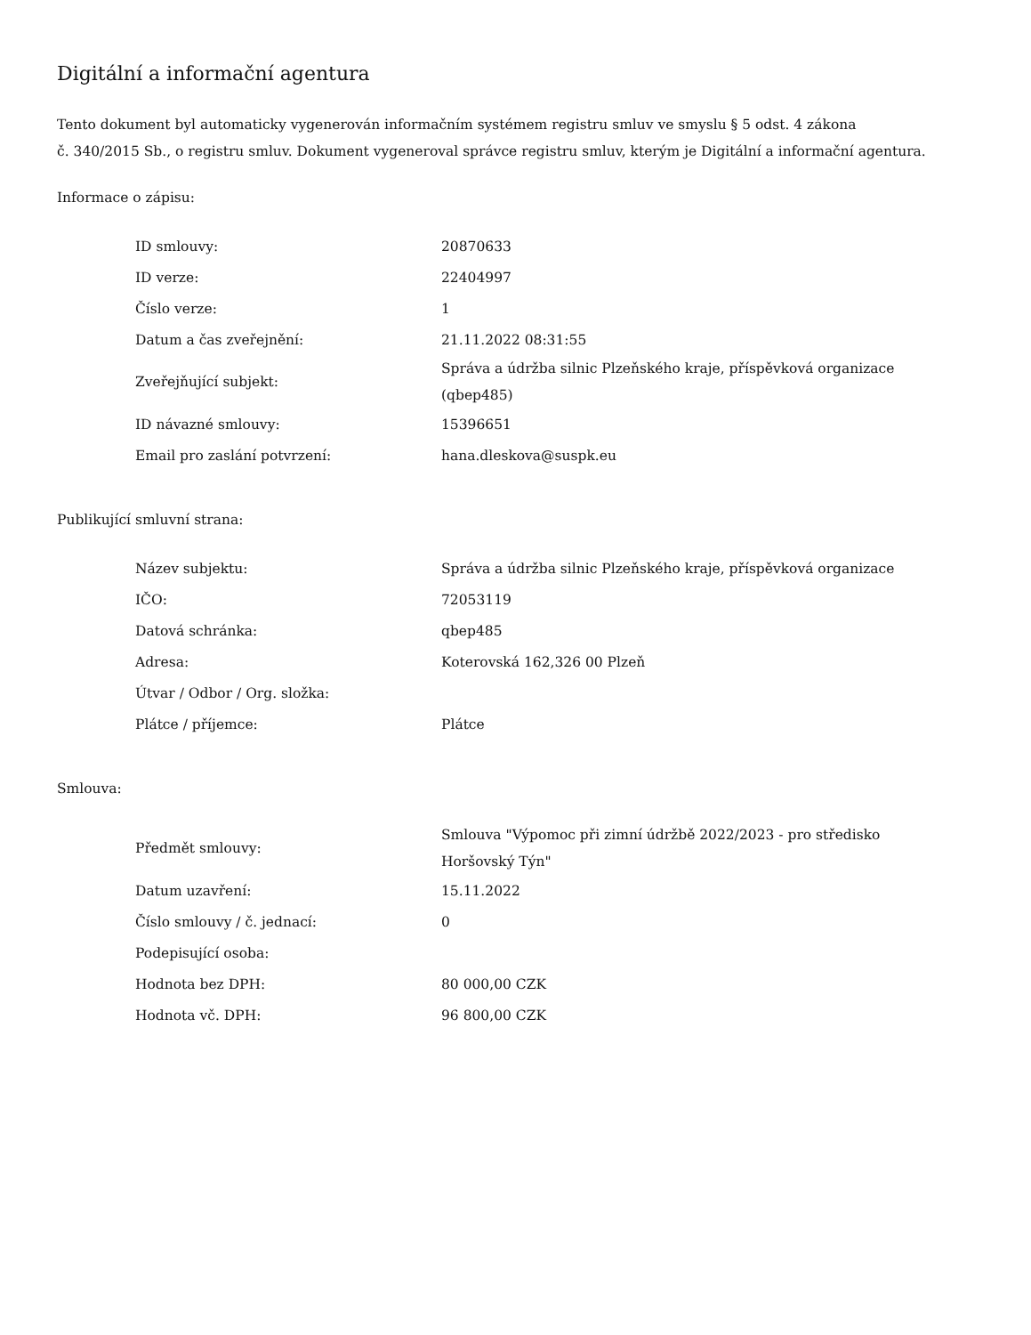Digitální a informační agentura
Tento dokument byl automaticky vygenerován informačním systémem registru smluv ve smyslu § 5 odst. 4 zákona
č. 340/2015 Sb., o registru smluv. Dokument vygeneroval správce registru smluv, kterým je Digitální a informační agentura.
Informace o zápisu:
| ID smlouvy: | 20870633 |
| ID verze: | 22404997 |
| Číslo verze: | 1 |
| Datum a čas zveřejnění: | 21.11.2022 08:31:55 |
| Zveřejňující subjekt: | Správa a údržba silnic Plzeňského kraje, příspěvková organizace (qbep485) |
| ID návazné smlouvy: | 15396651 |
| Email pro zaslání potvrzení: | hana.dleskova@suspk.eu |
Publikující smluvní strana:
| Název subjektu: | Správa a údržba silnic Plzeňského kraje, příspěvková organizace |
| IČO: | 72053119 |
| Datová schránka: | qbep485 |
| Adresa: | Koterovská 162,326 00 Plzeň |
| Útvar / Odbor / Org. složka: | |
| Plátce / příjemce: | Plátce |
Smlouva:
| Předmět smlouvy: | Smlouva "Výpomoc při zimní údržbě 2022/2023 - pro středisko Horšovský Týn" |
| Datum uzavření: | 15.11.2022 |
| Číslo smlouvy / č. jednací: | 0 |
| Podepisující osoba: | |
| Hodnota bez DPH: | 80 000,00 CZK |
| Hodnota vč. DPH: | 96 800,00 CZK |